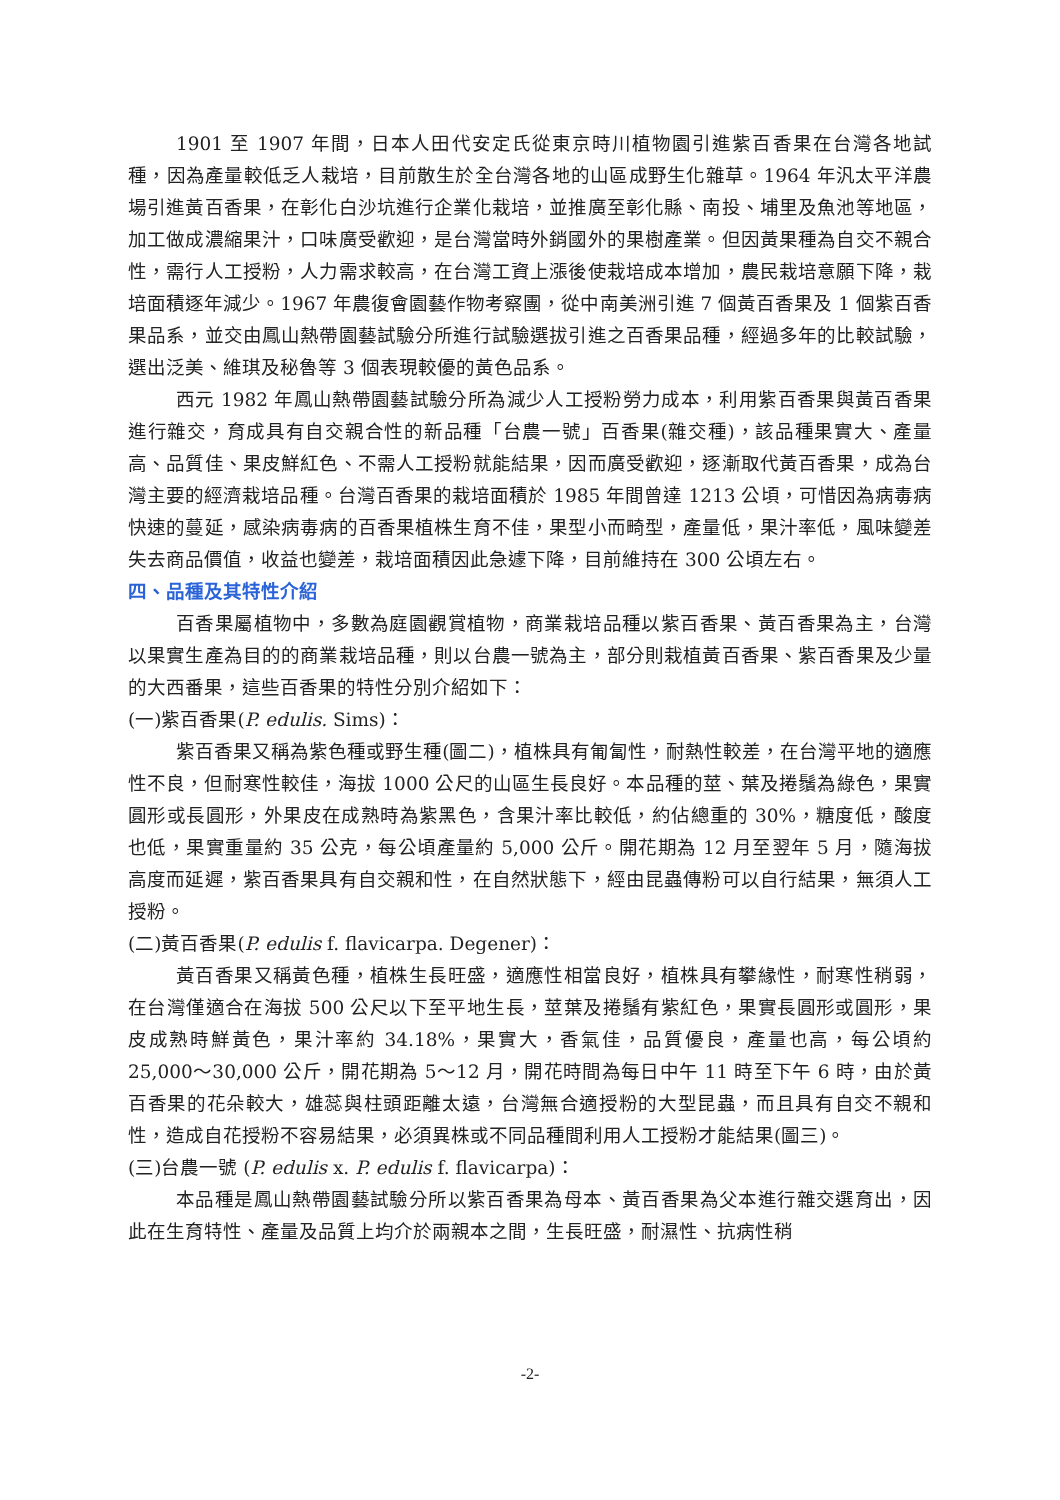1901 至 1907 年間，日本人田代安定氏從東京時川植物園引進紫百香果在台灣各地試種，因為產量較低乏人栽培，目前散生於全台灣各地的山區成野生化雜草。1964 年汎太平洋農場引進黃百香果，在彰化白沙坑進行企業化栽培，並推廣至彰化縣、南投、埔里及魚池等地區，加工做成濃縮果汁，口味廣受歡迎，是台灣當時外銷國外的果樹產業。但因黃果種為自交不親合性，需行人工授粉，人力需求較高，在台灣工資上漲後使栽培成本增加，農民栽培意願下降，栽培面積逐年減少。1967 年農復會園藝作物考察團，從中南美洲引進 7 個黃百香果及 1 個紫百香果品系，並交由鳳山熱帶園藝試驗分所進行試驗選拔引進之百香果品種，經過多年的比較試驗，選出泛美、維琪及秘魯等 3 個表現較優的黃色品系。
西元 1982 年鳳山熱帶園藝試驗分所為減少人工授粉勞力成本，利用紫百香果與黃百香果進行雜交，育成具有自交親合性的新品種「台農一號」百香果(雜交種)，該品種果實大、產量高、品質佳、果皮鮮紅色、不需人工授粉就能結果，因而廣受歡迎，逐漸取代黃百香果，成為台灣主要的經濟栽培品種。台灣百香果的栽培面積於 1985 年間曾達 1213 公頃，可惜因為病毒病快速的蔓延，感染病毒病的百香果植株生育不佳，果型小而畸型，產量低，果汁率低，風味變差失去商品價值，收益也變差，栽培面積因此急遽下降，目前維持在 300 公頃左右。
四、品種及其特性介紹
百香果屬植物中，多數為庭園觀賞植物，商業栽培品種以紫百香果、黃百香果為主，台灣以果實生產為目的的商業栽培品種，則以台農一號為主，部分則栽植黃百香果、紫百香果及少量的大西番果，這些百香果的特性分別介紹如下：
(一)紫百香果(P. edulis. Sims)：
紫百香果又稱為紫色種或野生種(圖二)，植株具有匍匐性，耐熱性較差，在台灣平地的適應性不良，但耐寒性較佳，海拔 1000 公尺的山區生長良好。本品種的莖、葉及捲鬚為綠色，果實圓形或長圓形，外果皮在成熟時為紫黑色，含果汁率比較低，約佔總重的 30%，糖度低，酸度也低，果實重量約 35 公克，每公頃產量約 5,000 公斤。開花期為 12 月至翌年 5 月，隨海拔高度而延遲，紫百香果具有自交親和性，在自然狀態下，經由昆蟲傳粉可以自行結果，無須人工授粉。
(二)黃百香果(P. edulis f. flavicarpa. Degener)：
黃百香果又稱黃色種，植株生長旺盛，適應性相當良好，植株具有攀緣性，耐寒性稍弱，在台灣僅適合在海拔 500 公尺以下至平地生長，莖葉及捲鬚有紫紅色，果實長圓形或圓形，果皮成熟時鮮黃色，果汁率約 34.18%，果實大，香氣佳，品質優良，產量也高，每公頃約 25,000～30,000 公斤，開花期為 5～12 月，開花時間為每日中午 11 時至下午 6 時，由於黃百香果的花朵較大，雄蕊與柱頭距離太遠，台灣無合適授粉的大型昆蟲，而且具有自交不親和性，造成自花授粉不容易結果，必須異株或不同品種間利用人工授粉才能結果(圖三)。
(三)台農一號 (P. edulis x. P. edulis f. flavicarpa)：
本品種是鳳山熱帶園藝試驗分所以紫百香果為母本、黃百香果為父本進行雜交選育出，因此在生育特性、產量及品質上均介於兩親本之間，生長旺盛，耐濕性、抗病性稍
-2-